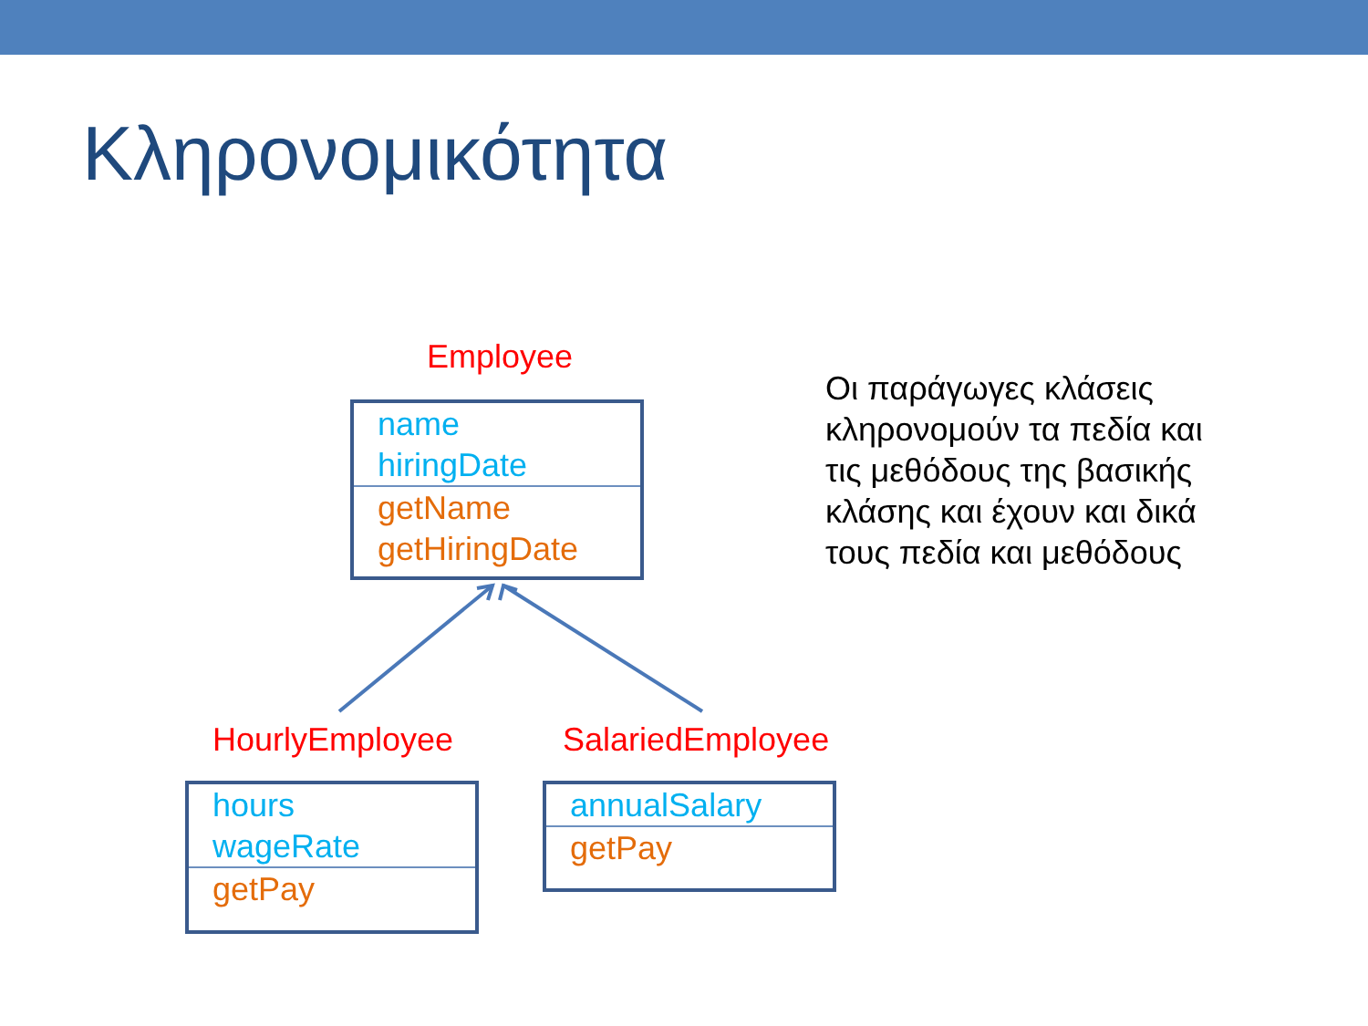Κληρονομικότητα
Employee
name
hiringDate
getName
getHiringDate
HourlyEmployee
hours
wageRate
getPay
SalariedEmployee
annualSalary
getPay
Οι παράγωγες κλάσεις κληρονομούν τα πεδία και τις μεθόδους της βασικής κλάσης και έχουν και δικά τους πεδία και μεθόδους